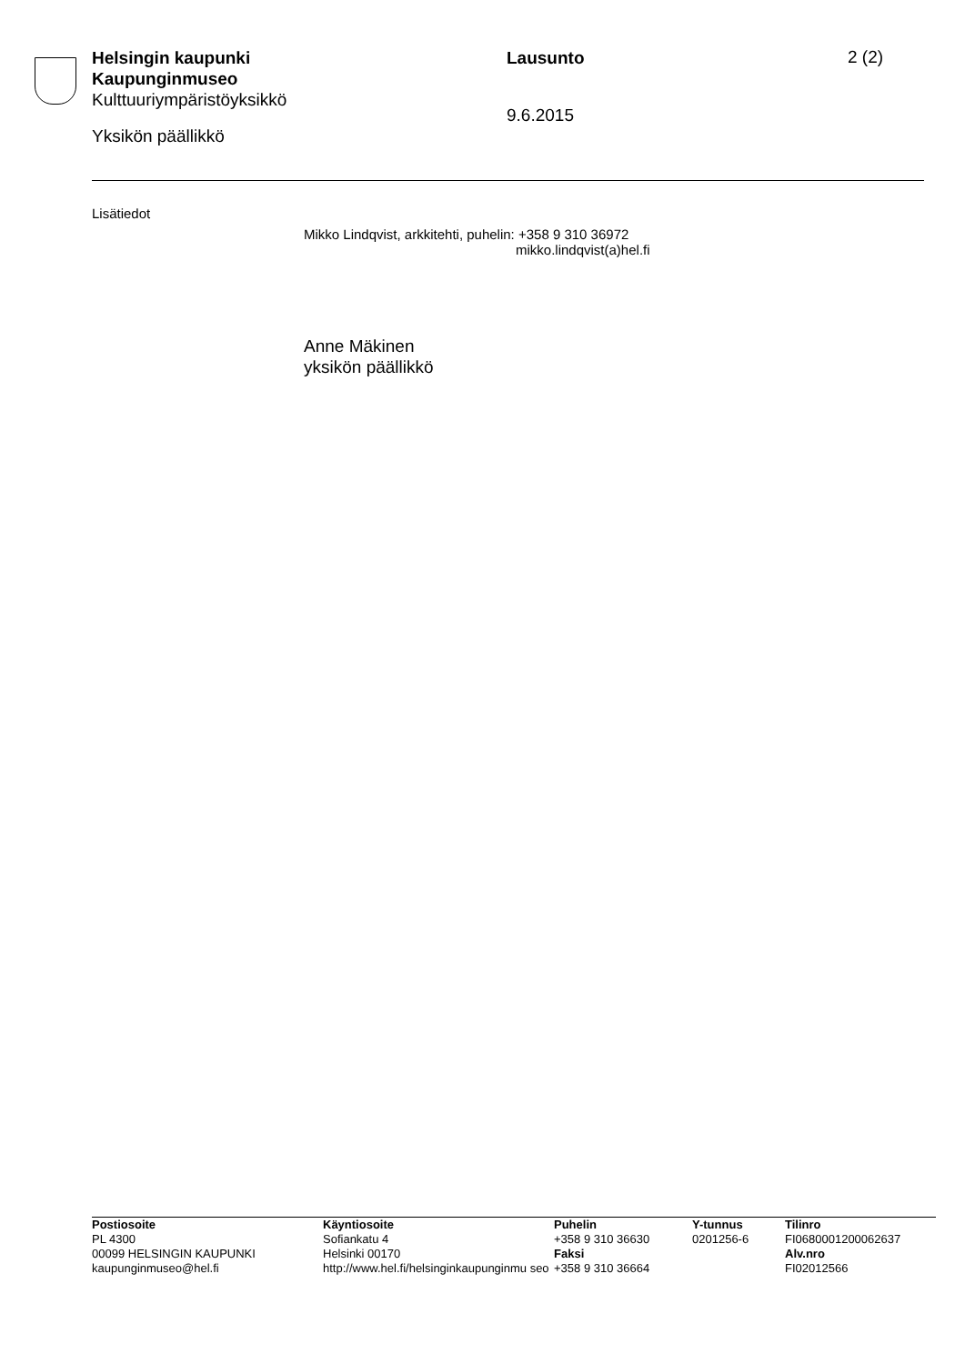Helsingin kaupunki
Kaupunginmuseo
Kulttuuriympäristöyksikkö
Yksikön päällikkö
Lausunto
9.6.2015
2 (2)
Lisätiedot
Mikko Lindqvist, arkkitehti, puhelin: +358 9 310 36972
mikko.lindqvist(a)hel.fi
Anne Mäkinen
yksikön päällikkö
| Postiosoite | Käyntiosoite | Puhelin | Y-tunnus | Tilinro |
| --- | --- | --- | --- | --- |
| PL 4300 | Sofiankatu 4 | +358 9 310 36630 | 0201256-6 | FI0680001200062637 |
| 00099 HELSINGIN KAUPUNKI | Helsinki 00170 | Faksi | | Alv.nro |
| kaupunginmuseo@hel.fi | http://www.hel.fi/helsinginkaupunginmu seo | +358 9 310 36664 | | FI02012566 |